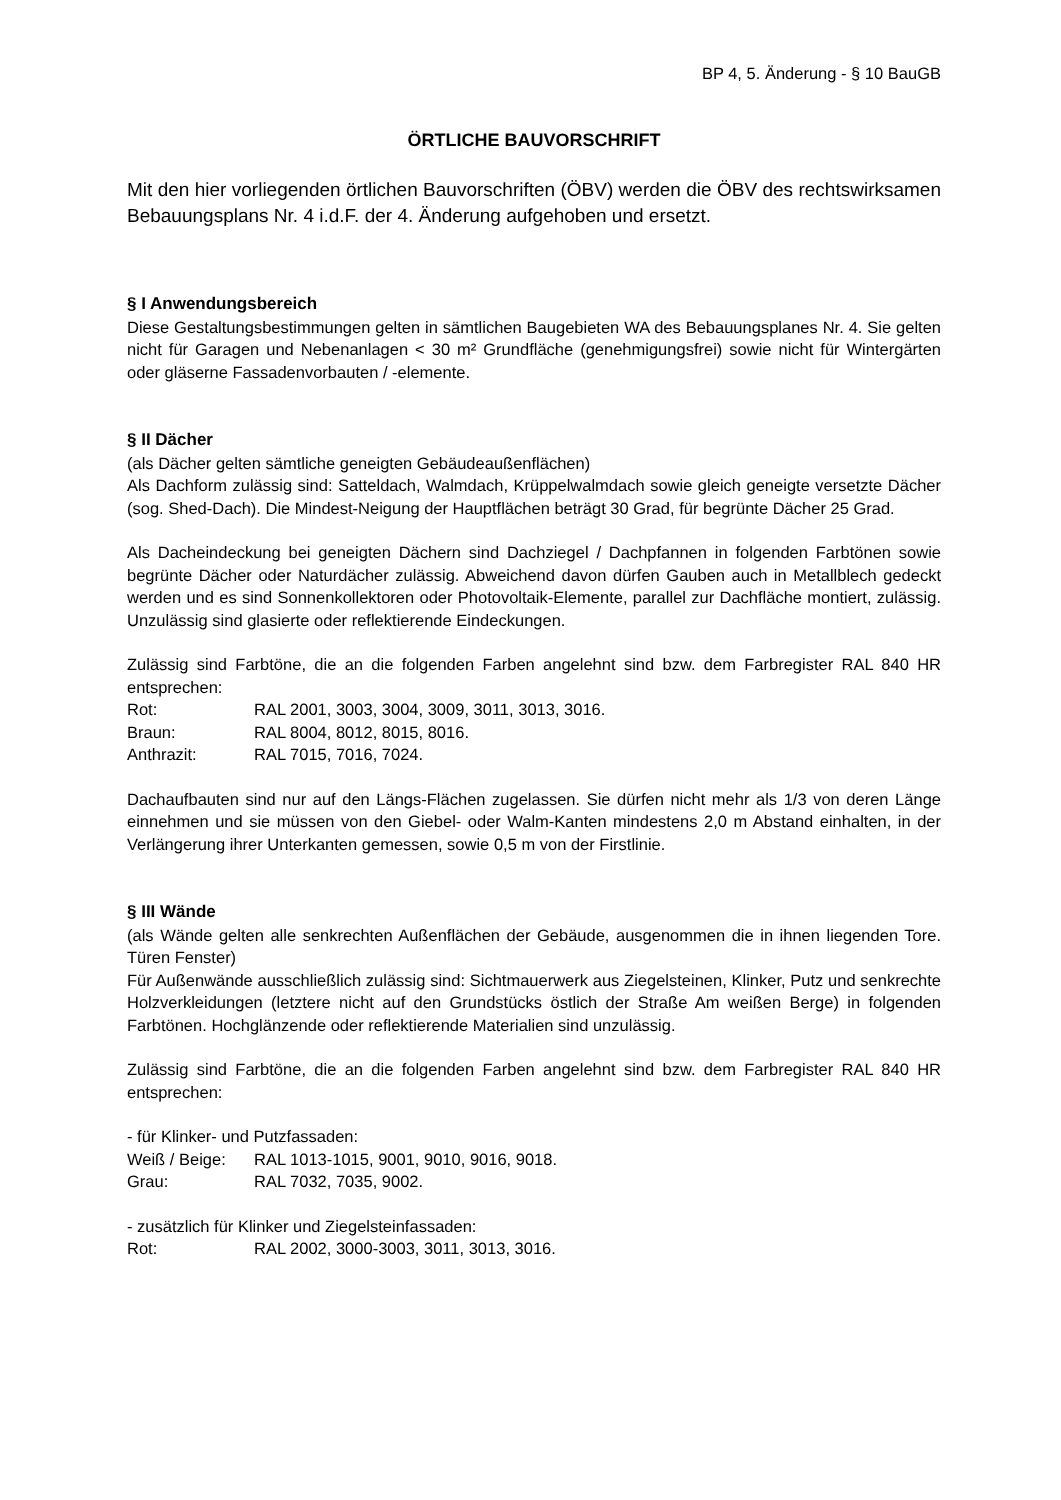BP 4, 5. Änderung - § 10 BauGB
ÖRTLICHE BAUVORSCHRIFT
Mit den hier vorliegenden örtlichen Bauvorschriften (ÖBV) werden die ÖBV des rechtswirksamen Bebauungsplans Nr. 4 i.d.F. der 4. Änderung aufgehoben und ersetzt.
§ I Anwendungsbereich
Diese Gestaltungsbestimmungen gelten in sämtlichen Baugebieten WA des Bebauungsplanes Nr. 4. Sie gelten nicht für Garagen und Nebenanlagen < 30 m² Grundfläche (genehmigungsfrei) sowie nicht für Wintergärten oder gläserne Fassadenvorbauten / -elemente.
§ II Dächer
(als Dächer gelten sämtliche geneigten Gebäudeaußenflächen)
Als Dachform zulässig sind: Satteldach, Walmdach, Krüppelwalmdach sowie gleich geneigte versetzte Dächer (sog. Shed-Dach). Die Mindest-Neigung der Hauptflächen beträgt 30 Grad, für begrünte Dächer 25 Grad.
Als Dacheindeckung bei geneigten Dächern sind Dachziegel / Dachpfannen in folgenden Farbtönen sowie begrünte Dächer oder Naturdächer zulässig. Abweichend davon dürfen Gauben auch in Metallblech gedeckt werden und es sind Sonnenkollektoren oder Photovoltaik-Elemente, parallel zur Dachfläche montiert, zulässig. Unzulässig sind glasierte oder reflektierende Eindeckungen.
Zulässig sind Farbtöne, die an die folgenden Farben angelehnt sind bzw. dem Farbregister RAL 840 HR entsprechen:
Rot: RAL 2001, 3003, 3004, 3009, 3011, 3013, 3016.
Braun: RAL 8004, 8012, 8015, 8016.
Anthrazit: RAL 7015, 7016, 7024.
Dachaufbauten sind nur auf den Längs-Flächen zugelassen. Sie dürfen nicht mehr als 1/3 von deren Länge einnehmen und sie müssen von den Giebel- oder Walm-Kanten mindestens 2,0 m Abstand einhalten, in der Verlängerung ihrer Unterkanten gemessen, sowie 0,5 m von der Firstlinie.
§ III Wände
(als Wände gelten alle senkrechten Außenflächen der Gebäude, ausgenommen die in ihnen liegenden Tore. Türen Fenster)
Für Außenwände ausschließlich zulässig sind: Sichtmauerwerk aus Ziegelsteinen, Klinker, Putz und senkrechte Holzverkleidungen (letztere nicht auf den Grundstücks östlich der Straße Am weißen Berge) in folgenden Farbtönen. Hochglänzende oder reflektierende Materialien sind unzulässig.
Zulässig sind Farbtöne, die an die folgenden Farben angelehnt sind bzw. dem Farbregister RAL 840 HR entsprechen:
- für Klinker- und Putzfassaden:
Weiß / Beige: RAL 1013-1015, 9001, 9010, 9016, 9018.
Grau: RAL 7032, 7035, 9002.
- zusätzlich für Klinker und Ziegelsteinfassaden:
Rot: RAL 2002, 3000-3003, 3011, 3013, 3016.